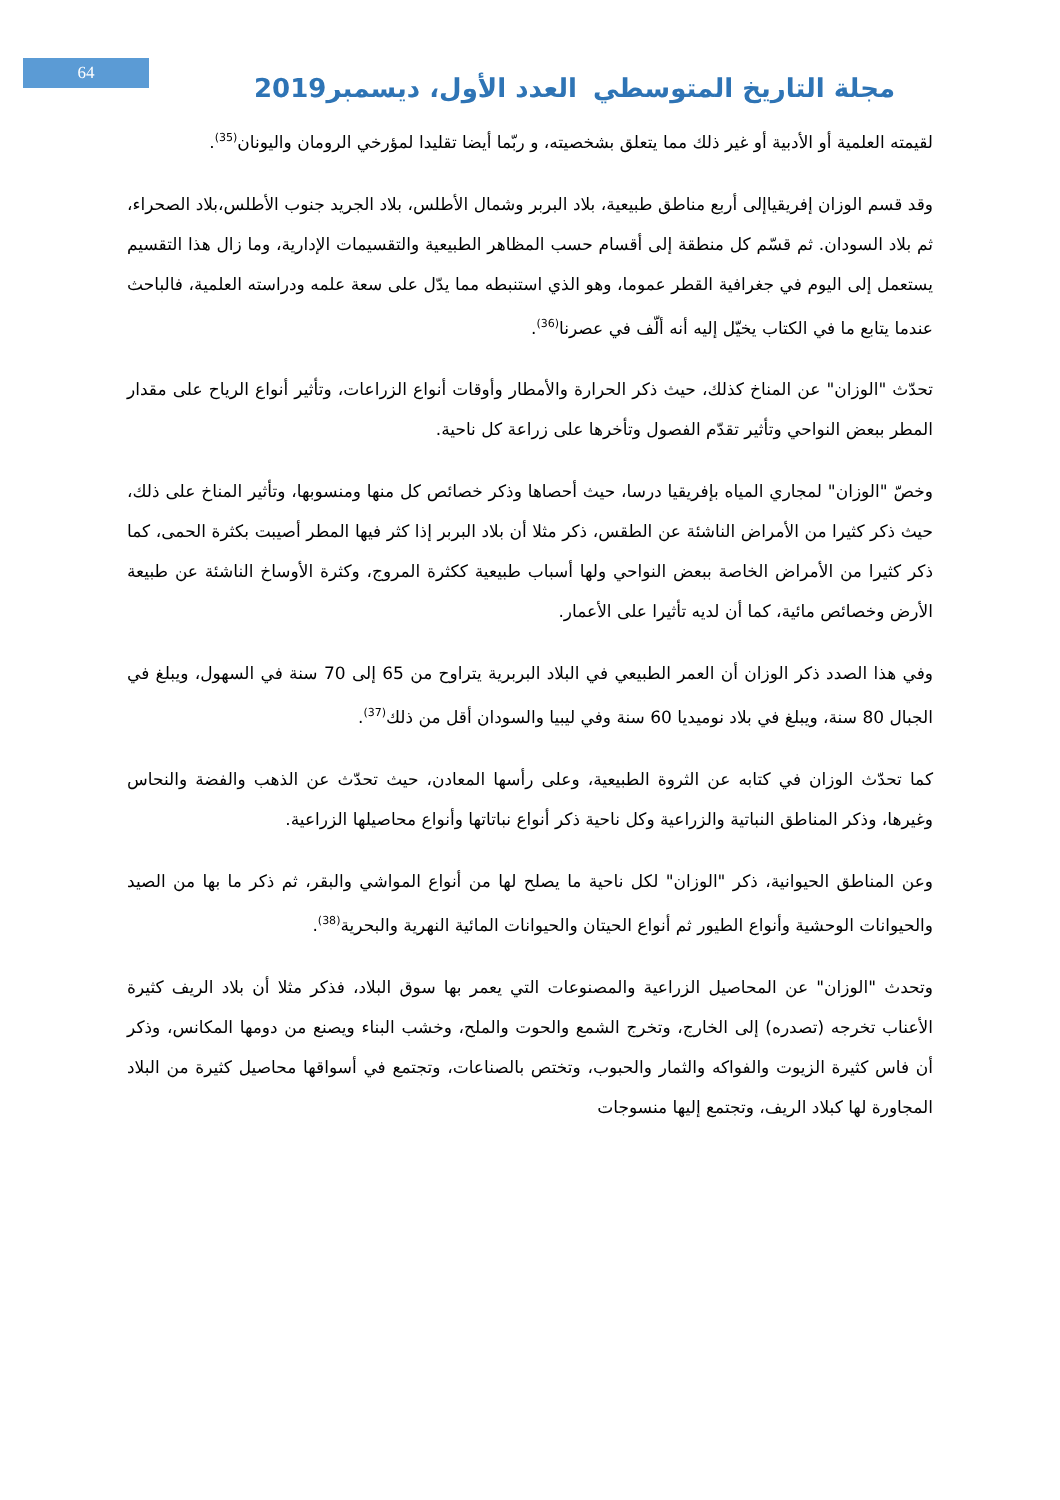64
العدد الأول، ديسمبر2019 مجلة التاريخ المتوسطي
لقيمته العلمية أو الأدبية أو غير ذلك مما يتعلق بشخصيته، و ربّما أيضا تقليدا لمؤرخي الرومان واليونان<sup>(35)</sup>.
وقد قسم الوزان إفريقياإلى أربع مناطق طبيعية، بلاد البربر وشمال الأطلس، بلاد الجريد جنوب الأطلس،بلاد الصحراء، ثم بلاد السودان. ثم قسّم كل منطقة إلى أقسام حسب المظاهر الطبيعية والتقسيمات الإدارية، وما زال هذا التقسيم يستعمل إلى اليوم في جغرافية القطر عموما، وهو الذي استنبطه مما يدّل على سعة علمه ودراسته العلمية، فالباحث عندما يتابع ما في الكتاب يخيّل إليه أنه ألّف في عصرنا<sup>(36)</sup>.
تحدّث "الوزان" عن المناخ كذلك، حيث ذكر الحرارة والأمطار وأوقات أنواع الزراعات، وتأثير أنواع الرياح على مقدار المطر ببعض النواحي وتأثير تقدّم الفصول وتأخرها على زراعة كل ناحية.
وخصّ "الوزان" لمجاري المياه بإفريقيا درسا، حيث أحصاها وذكر خصائص كل منها ومنسوبها، وتأثير المناخ على ذلك، حيث ذكر كثيرا من الأمراض الناشئة عن الطقس، ذكر مثلا أن بلاد البربر إذا كثر فيها المطر أصيبت بكثرة الحمى، كما ذكر كثيرا من الأمراض الخاصة ببعض النواحي ولها أسباب طبيعية ككثرة المروج، وكثرة الأوساخ الناشئة عن طبيعة الأرض وخصائص مائية، كما أن لديه تأثيرا على الأعمار.
وفي هذا الصدد ذكر الوزان أن العمر الطبيعي في البلاد البربرية يتراوح من 65 إلى 70 سنة في السهول، ويبلغ في الجبال 80 سنة، ويبلغ في بلاد نوميديا 60 سنة وفي ليبيا والسودان أقل من ذلك<sup>(37)</sup>.
كما تحدّث الوزان في كتابه عن الثروة الطبيعية، وعلى رأسها المعادن، حيث تحدّث عن الذهب والفضة والنحاس وغيرها، وذكر المناطق النباتية والزراعية وكل ناحية ذكر أنواع نباتاتها وأنواع محاصيلها الزراعية.
وعن المناطق الحيوانية، ذكر "الوزان" لكل ناحية ما يصلح لها من أنواع المواشي والبقر، ثم ذكر ما بها من الصيد والحيوانات الوحشية وأنواع الطيور ثم أنواع الحيتان والحيوانات المائية النهرية والبحرية<sup>(38)</sup>.
وتحدث "الوزان" عن المحاصيل الزراعية والمصنوعات التي يعمر بها سوق البلاد، فذكر مثلا أن بلاد الريف كثيرة الأعناب تخرجه (تصدره) إلى الخارج، وتخرج الشمع والحوت والملح، وخشب البناء ويصنع من دومها المكانس، وذكر أن فاس كثيرة الزيوت والفواكه والثمار والحبوب، وتختص بالصناعات، وتجتمع في أسواقها محاصيل كثيرة من البلاد المجاورة لها كبلاد الريف، وتجتمع إليها منسوجات